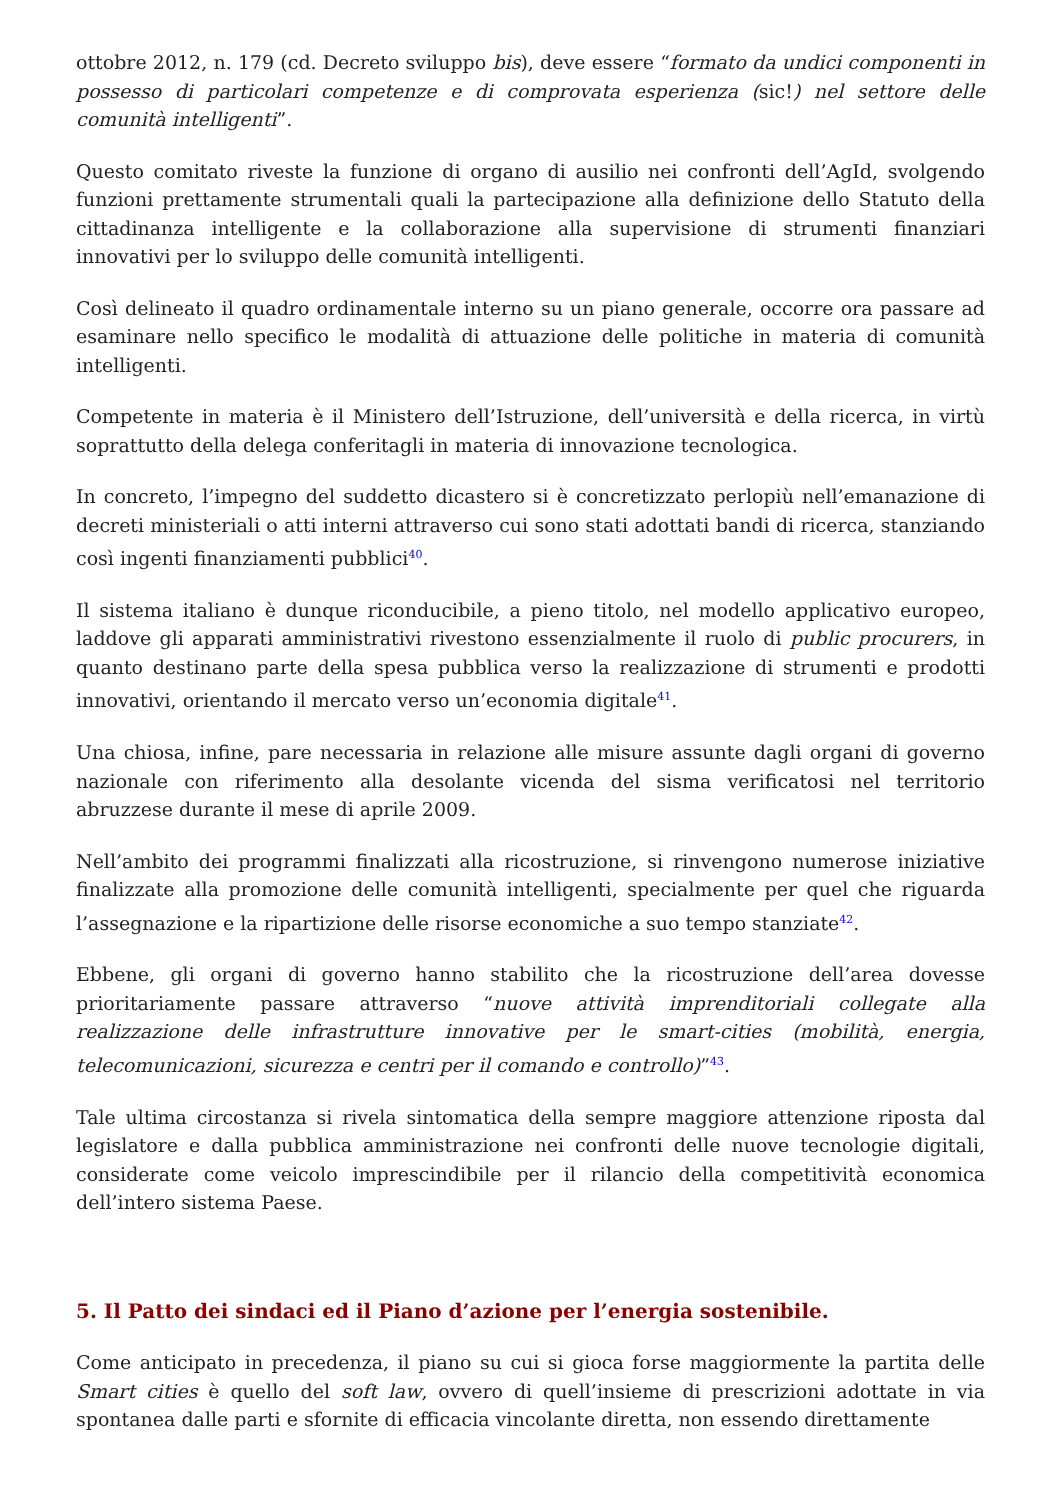ottobre 2012, n. 179 (cd. Decreto sviluppo bis), deve essere “formato da undici componenti in possesso di particolari competenze e di comprovata esperienza (sic!) nel settore delle comunità intelligenti”.
Questo comitato riveste la funzione di organo di ausilio nei confronti dell’AgId, svolgendo funzioni prettamente strumentali quali la partecipazione alla definizione dello Statuto della cittadinanza intelligente e la collaborazione alla supervisione di strumenti finanziari innovativi per lo sviluppo delle comunità intelligenti.
Così delineato il quadro ordinamentale interno su un piano generale, occorre ora passare ad esaminare nello specifico le modalità di attuazione delle politiche in materia di comunità intelligenti.
Competente in materia è il Ministero dell’Istruzione, dell’università e della ricerca, in virtù soprattutto della delega conferitagli in materia di innovazione tecnologica.
In concreto, l’impegno del suddetto dicastero si è concretizzato perlopiù nell’emanazione di decreti ministeriali o atti interni attraverso cui sono stati adottati bandi di ricerca, stanziando così ingenti finanziamenti pubblici<sup>40</sup>.
Il sistema italiano è dunque riconducibile, a pieno titolo, nel modello applicativo europeo, laddove gli apparati amministrativi rivestono essenzialmente il ruolo di public procurers, in quanto destinano parte della spesa pubblica verso la realizzazione di strumenti e prodotti innovativi, orientando il mercato verso un’economia digitale<sup>41</sup>.
Una chiosa, infine, pare necessaria in relazione alle misure assunte dagli organi di governo nazionale con riferimento alla desolante vicenda del sisma verificatosi nel territorio abruzzese durante il mese di aprile 2009.
Nell’ambito dei programmi finalizzati alla ricostruzione, si rinvengono numerose iniziative finalizzate alla promozione delle comunità intelligenti, specialmente per quel che riguarda l’assegnazione e la ripartizione delle risorse economiche a suo tempo stanziate<sup>42</sup>.
Ebbene, gli organi di governo hanno stabilito che la ricostruzione dell’area dovesse prioritariamente passare attraverso “nuove attività imprenditoriali collegate alla realizzazione delle infrastrutture innovative per le smart-cities (mobilità, energia, telecomunicazioni, sicurezza e centri per il comando e controllo)”<sup>43</sup>.
Tale ultima circostanza si rivela sintomatica della sempre maggiore attenzione riposta dal legislatore e dalla pubblica amministrazione nei confronti delle nuove tecnologie digitali, considerate come veicolo imprescindibile per il rilancio della competitività economica dell’intero sistema Paese.
5. Il Patto dei sindaci ed il Piano d’azione per l’energia sostenibile.
Come anticipato in precedenza, il piano su cui si gioca forse maggiormente la partita delle Smart cities è quello del soft law, ovvero di quell’insieme di prescrizioni adottate in via spontanea dalle parti e sfornite di efficacia vincolante diretta, non essendo direttamente